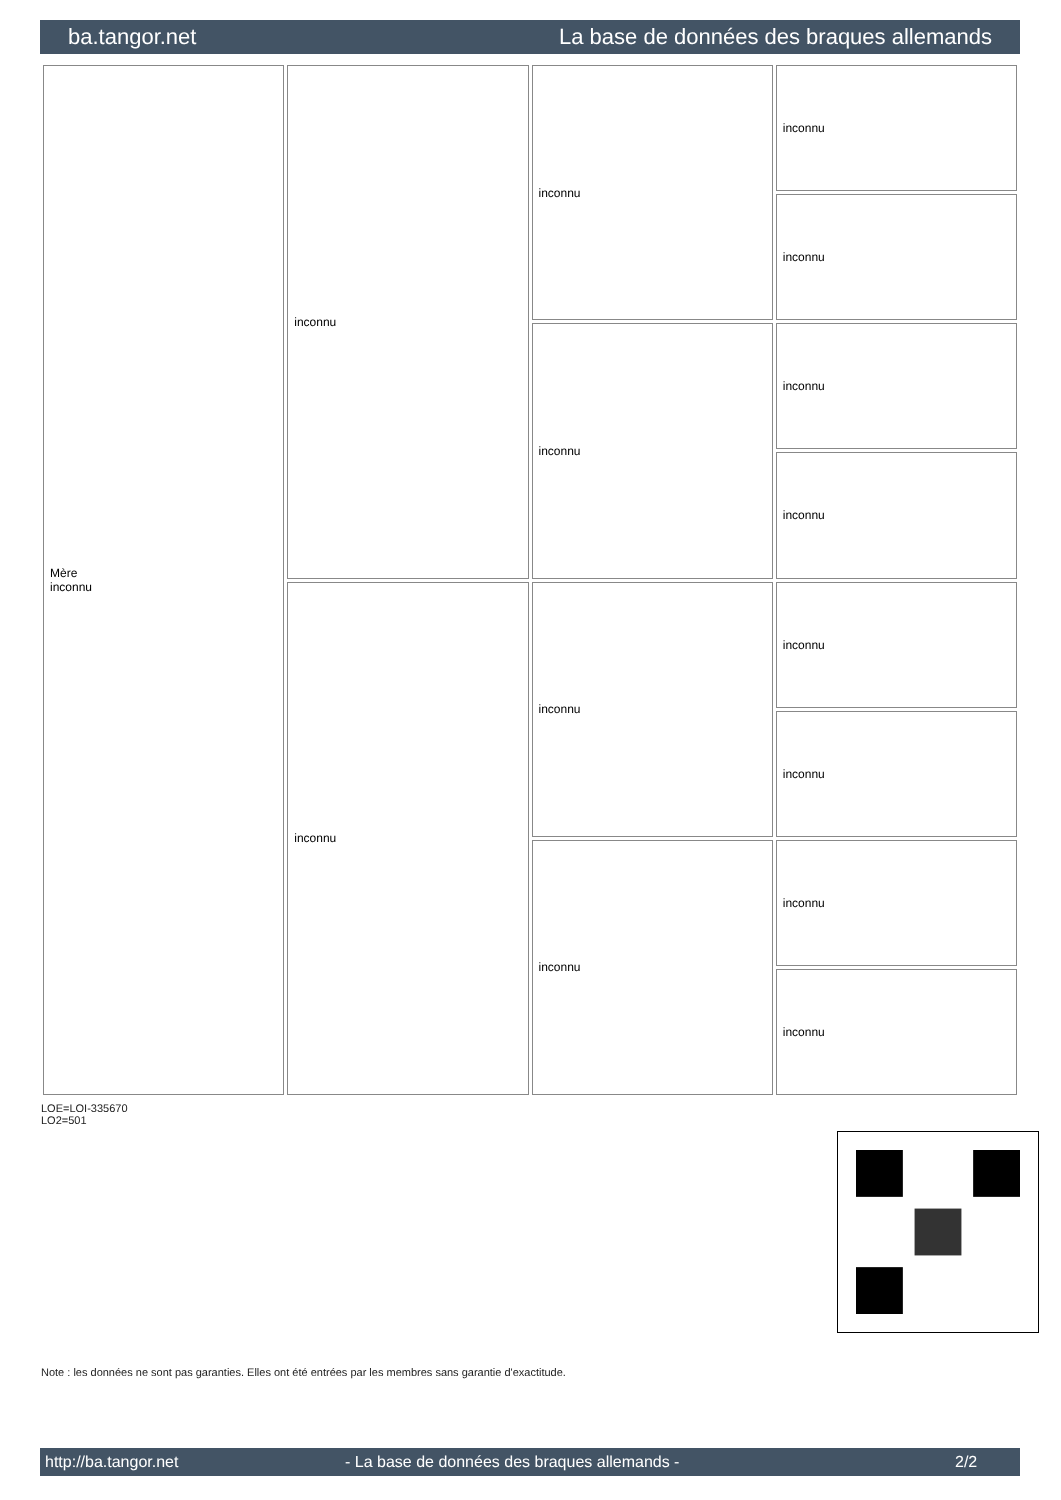ba.tangor.net La base de données des braques allemands
| Mère inconnu | inconnu | inconnu | inconnu |
| | | | inconnu |
| | | inconnu | inconnu |
| | | | inconnu |
| | inconnu | inconnu | inconnu |
| | | | inconnu |
| | | inconnu | inconnu |
| | | | inconnu |
LOE=LOI-335670
LO2=501
Note : les données ne sont pas garanties. Elles ont été entrées par les membres sans garantie d'exactitude.
http://ba.tangor.net - La base de données des braques allemands - 2/2